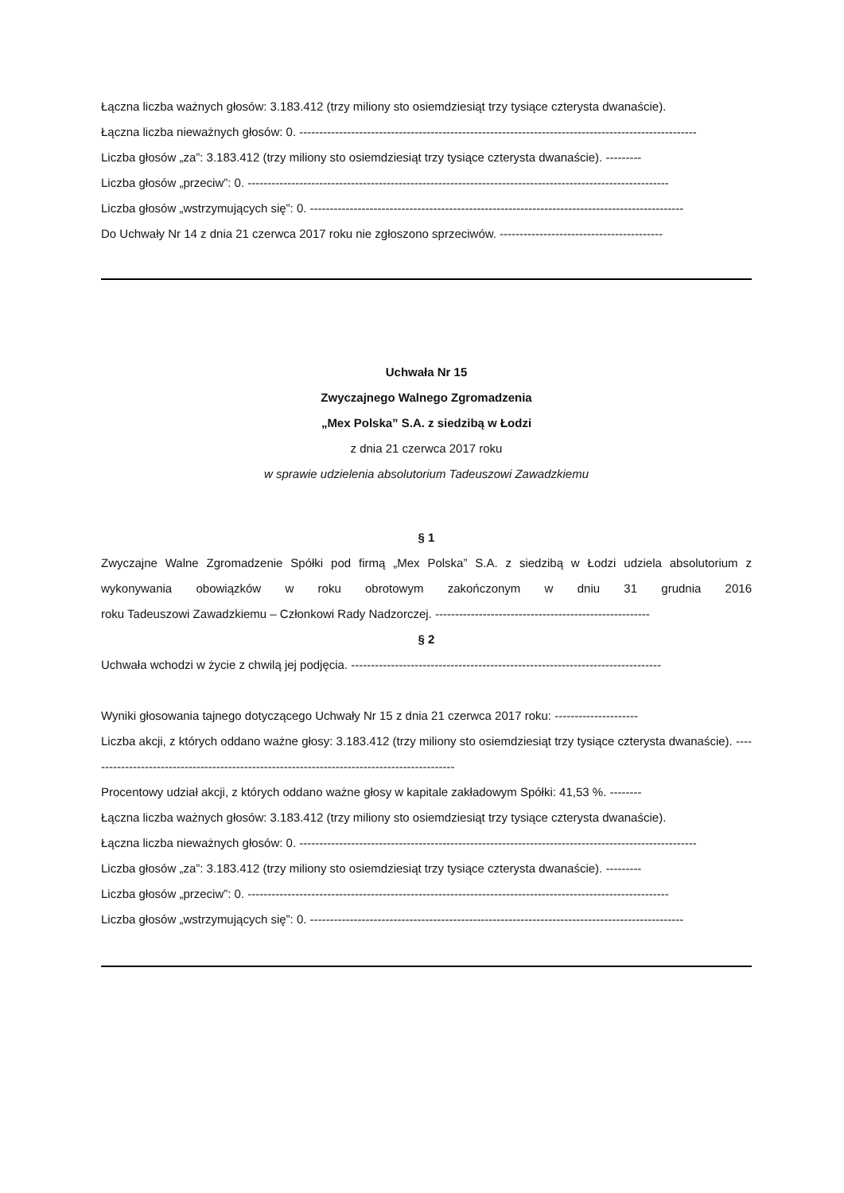Łączna liczba ważnych głosów: 3.183.412 (trzy miliony sto osiemdziesiąt trzy tysiące czterysta dwanaście).
Łączna liczba nieważnych głosów: 0. ----------------------------------------------------------------------------------------------------
Liczba głosów „za”: 3.183.412 (trzy miliony sto osiemdziesiąt trzy tysiące czterysta dwanaście). ---------
Liczba głosów „przeciw”: 0. ----------------------------------------------------------------------------------------------------------
Liczba głosów „wstrzymujących się”: 0. ----------------------------------------------------------------------------------------------
Do Uchwały Nr 14 z dnia 21 czerwca 2017 roku nie zgłoszono sprzeciwów. -----------------------------------------
Uchwała Nr 15
Zwyczajnego Walnego Zgromadzenia
„Mex Polska” S.A. z siedzibą w Łodzi
z dnia 21 czerwca 2017 roku
w sprawie udzielenia absolutorium Tadeuszowi Zawadzkiemu
§ 1
Zwyczajne Walne Zgromadzenie Spółki pod firmą „Mex Polska” S.A. z siedzibą w Łodzi udziela absolutorium z wykonywania obowiązków w roku obrotowym zakończonym w dniu 31 grudnia 2016 roku Tadeuszowi Zawadzkiemu – Członkowi Rady Nadzorczej. ------------------------------------------------------
§ 2
Uchwała wchodzi w życie z chwilą jej podjęcia. ------------------------------------------------------------------------------
Wyniki głosowania tajnego dotyczącego Uchwały Nr 15 z dnia 21 czerwca 2017 roku: ---------------------
Liczba akcji, z których oddano ważne głosy: 3.183.412 (trzy miliony sto osiemdziesiąt trzy tysiące czterysta dwanaście). ---------------------------------------------------------------------------------------------
Procentowy udział akcji, z których oddano ważne głosy w kapitale zakładowym Spółki: 41,53 %. --------
Łączna liczba ważnych głosów: 3.183.412 (trzy miliony sto osiemdziesiąt trzy tysiące czterysta dwanaście).
Łączna liczba nieważnych głosów: 0. ----------------------------------------------------------------------------------------------------
Liczba głosów „za”: 3.183.412 (trzy miliony sto osiemdziesiąt trzy tysiące czterysta dwanaście). ---------
Liczba głosów „przeciw”: 0. ----------------------------------------------------------------------------------------------------------
Liczba głosów „wstrzymujących się”: 0. ----------------------------------------------------------------------------------------------